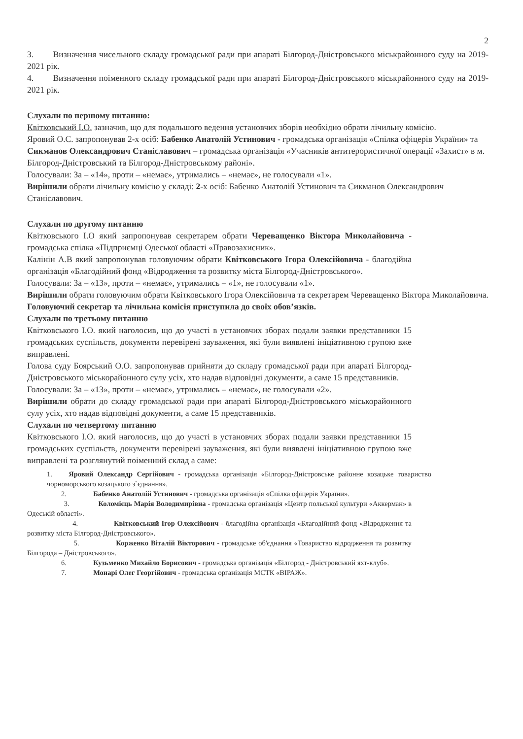2
3. Визначення чисельного складу громадської ради при апараті Білгород-Дністровського міськрайонного суду на 2019-2021 рік.
4. Визначення поіменного складу громадської ради при апараті Білгород-Дністровського міськрайонного суду на 2019-2021 рік.
Слухали по першому питанню:
Квітковський І.О. зазначив, що для подальшого ведення установчих зборів необхідно обрати лічильну комісію.
Яровий О.С. запропонував 2-х осіб: Бабенко Анатолій Устинович - громадська організація «Спілка офіцерів України» та Сикманов Олександрович Станіславович – громадська організація «Учасників антитерористичної операції «Захист» в м. Білгород-Дністровський та Білгород-Дністровському районі».
Голосували: За – «14», проти – «немає», утримались – «немає», не голосували «1».
Вирішили обрати лічильну комісію у складі: 2-х осіб: Бабенко Анатолій Устинович та Сикманов Олександрович Станіславович.
Слухали по другому питанню
Квітковського І.О який запропонував секретарем обрати Череващенко Віктора Миколайовича - громадська спілка «Підприємці Одеської області «Правозахисник».
Калінін А.В який запропонував головуючим обрати Квітковського Ігора Олексійовича - благодійна організація «Благодійний фонд «Відродження та розвитку міста Білгород-Дністровського».
Голосували: За – «13», проти – «немає», утримались – «1», не голосували «1».
Вирішили обрати головуючим обрати Квітковського Ігора Олексійовича та секретарем Череващенко Віктора Миколайовича.
Головуючий секретар та лічильна комісія приступила до своїх обов’язків.
Слухали по третьому питанню
Квітковського І.О. який наголосив, що до участі в установчих зборах подали заявки представники 15 громадських суспільств, документи перевірені зауваження, які були виявлені ініціативною групою вже виправлені.
Голова суду Боярський О.О. запропонував прийняти до складу громадської ради при апараті Білгород-Дністровського міськорайонного сулу усіх, хто надав відповідні документи, а саме 15 представників.
Голосували: За – «13», проти – «немає», утримались – «немає», не голосували «2».
Вирішили обрати до складу громадської ради при апараті Білгород-Дністровського міськорайонного сулу усіх, хто надав відповідні документи, а саме 15 представників.
Слухали по четвертому питанню
Квітковського І.О. який наголосив, що до участі в установчих зборах подали заявки представники 15 громадських суспільств, документи перевірені зауваження, які були виявлені ініціативною групою вже виправлені та розглянутий поіменний склад а саме:
1. Яровий Олександр Сергійович - громадська організація «Білгород-Дністровське районне козацьке товариство чорноморського козацького з`єднання».
2. Бабенко Анатолій Устинович - громадська організація «Спілка офіцерів України».
3. Коломієць Марія Володимирівна - громадська організація «Центр польської культури «Аккерман» в Одеській області».
4. Квітковський Ігор Олексійович - благодійна організація «Благодійний фонд «Відродження та розвитку міста Білгород-Дністровського».
5. Корженко Віталій Вікторович - громадське об'єднання «Товариство відродження та розвитку Білгорода – Дністровського».
6. Кузьменко Михайло Борисович - громадська організація «Білгород - Дністровський яхт-клуб».
7. Монарі Олег Георгійович - громадська організація МСТК «ВІРАЖ».